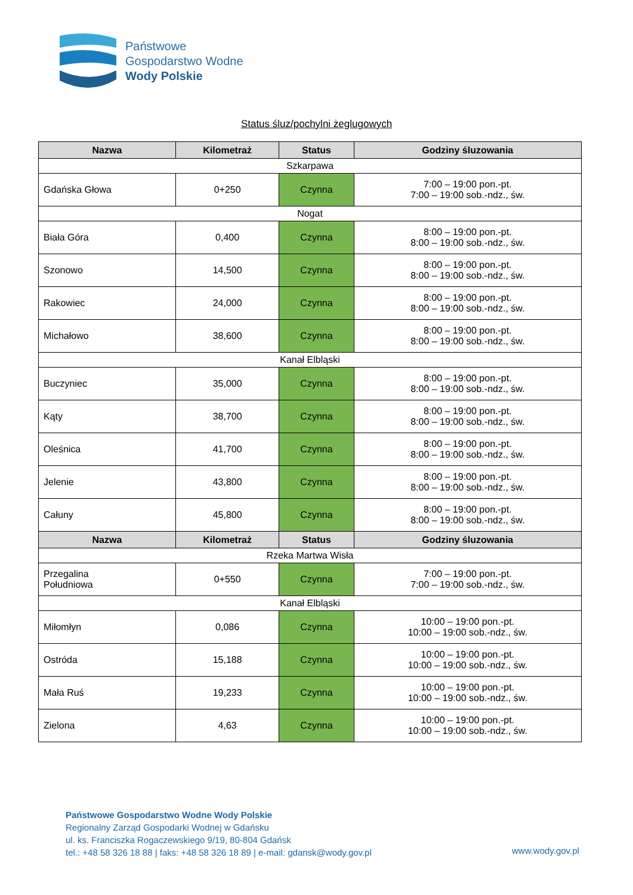Państwowe
Gospodarstwo Wodne
Wody Polskie
Status śluz/pochylni żeglugowych
| Nazwa | Kilometraż | Status | Godziny śluzowania |
| --- | --- | --- | --- |
| Szkarpawa | | | |
| Gdańska Głowa | 0+250 | Czynna | 7:00 – 19:00 pon.-pt. 7:00 – 19:00 sob.-ndz., św. |
| Nogat | | | |
| Biała Góra | 0,400 | Czynna | 8:00 – 19:00 pon.-pt. 8:00 – 19:00 sob.-ndz., św. |
| Szonowo | 14,500 | Czynna | 8:00 – 19:00 pon.-pt. 8:00 – 19:00 sob.-ndz., św. |
| Rakowiec | 24,000 | Czynna | 8:00 – 19:00 pon.-pt. 8:00 – 19:00 sob.-ndz., św. |
| Michałowo | 38,600 | Czynna | 8:00 – 19:00 pon.-pt. 8:00 – 19:00 sob.-ndz., św. |
| Kanał Elbląski | | | |
| Buczyniec | 35,000 | Czynna | 8:00 – 19:00 pon.-pt. 8:00 – 19:00 sob.-ndz., św. |
| Kąty | 38,700 | Czynna | 8:00 – 19:00 pon.-pt. 8:00 – 19:00 sob.-ndz., św. |
| Oleśnica | 41,700 | Czynna | 8:00 – 19:00 pon.-pt. 8:00 – 19:00 sob.-ndz., św. |
| Jelenie | 43,800 | Czynna | 8:00 – 19:00 pon.-pt. 8:00 – 19:00 sob.-ndz., św. |
| Całuny | 45,800 | Czynna | 8:00 – 19:00 pon.-pt. 8:00 – 19:00 sob.-ndz., św. |
| Nazwa | Kilometraż | Status | Godziny śluzowania |
| Rzeka Martwa Wisła | | | |
| Przegalina Południowa | 0+550 | Czynna | 7:00 – 19:00 pon.-pt. 7:00 – 19:00 sob.-ndz., św. |
| Kanał Elbląski | | | |
| Miłomłyn | 0,086 | Czynna | 10:00 – 19:00 pon.-pt. 10:00 – 19:00 sob.-ndz., św. |
| Ostróda | 15,188 | Czynna | 10:00 – 19:00 pon.-pt. 10:00 – 19:00 sob.-ndz., św. |
| Mała Ruś | 19,233 | Czynna | 10:00 – 19:00 pon.-pt. 10:00 – 19:00 sob.-ndz., św. |
| Zielona | 4,63 | Czynna | 10:00 – 19:00 pon.-pt. 10:00 – 19:00 sob.-ndz., św. |
Państwowe Gospodarstwo Wodne Wody Polskie
Regionalny Zarząd Gospodarki Wodnej w Gdańsku
ul. ks. Franciszka Rogaczewskiego 9/19, 80-804 Gdańsk
tel.: +48 58 326 18 88 | faks: +48 58 326 18 89 | e-mail: gdansk@wody.gov.pl
www.wody.gov.pl